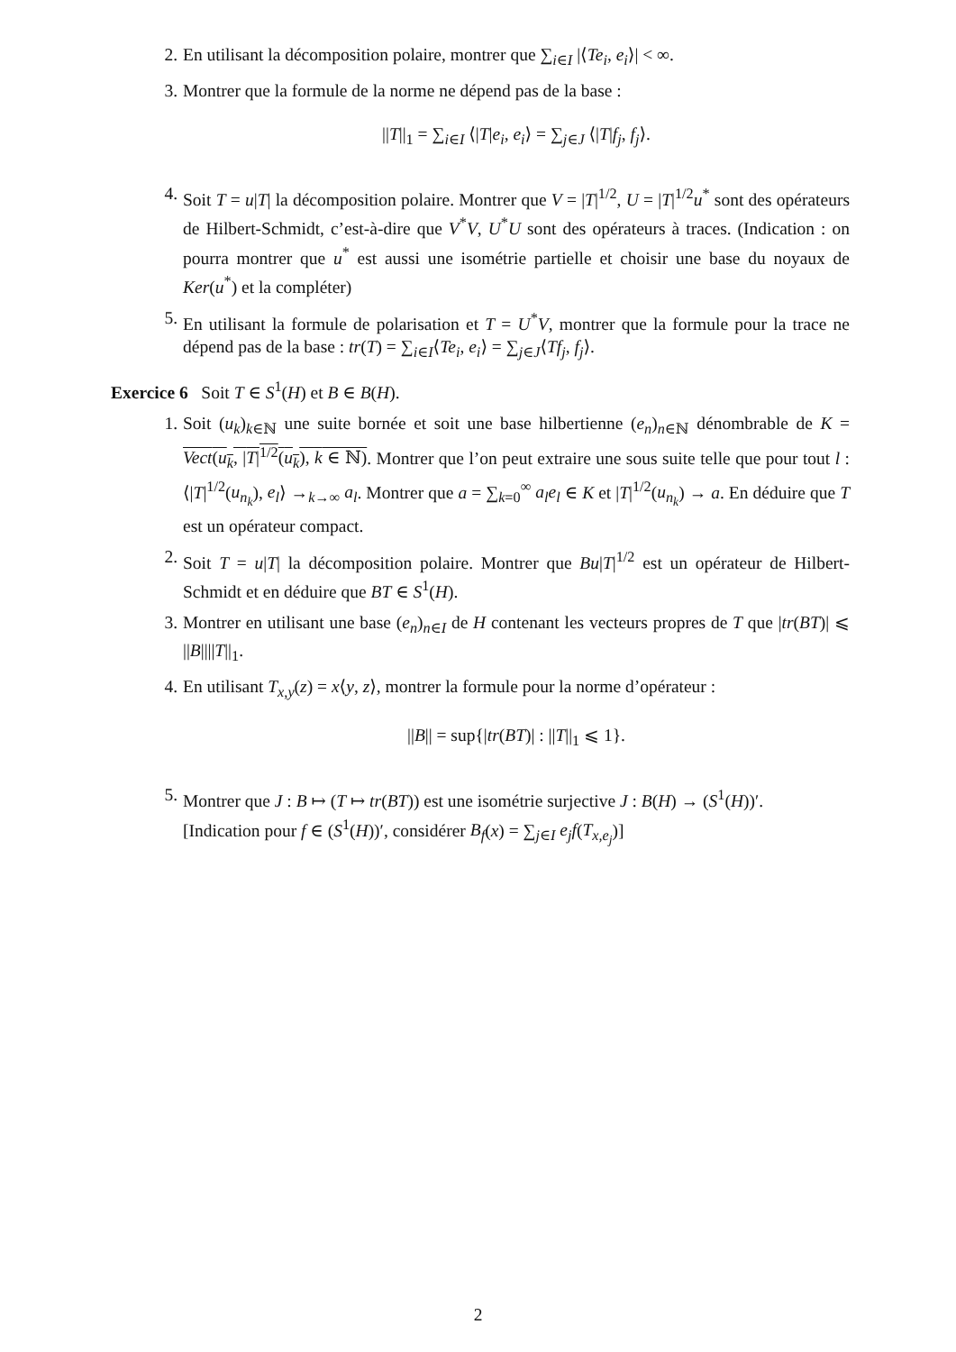2. En utilisant la décomposition polaire, montrer que ∑<sub>i∈I</sub> |⟨Te<sub>i</sub>, e<sub>i</sub>⟩| < ∞.
3. Montrer que la formule de la norme ne dépend pas de la base :
||T||<sub>1</sub> = ∑<sub>i∈I</sub> ⟨|T|e<sub>i</sub>, e<sub>i</sub>⟩ = ∑<sub>j∈J</sub> ⟨|T|f<sub>j</sub>, f<sub>j</sub>⟩.
4. Soit T = u|T| la décomposition polaire. Montrer que V = |T|<sup>1/2</sup>, U = |T|<sup>1/2</sup>u<sup>*</sup> sont des opérateurs de Hilbert-Schmidt, c’est-à-dire que V<sup>*</sup>V, U<sup>*</sup>U sont des opérateurs à traces. (Indication : on pourra montrer que u<sup>*</sup> est aussi une isométrie partielle et choisir une base du noyaux de Ker(u<sup>*</sup>) et la compléter)
5. En utilisant la formule de polarisation et T = U<sup>*</sup>V, montrer que la formule pour la trace ne dépend pas de la base : tr(T) = ∑<sub>i∈I</sub>⟨Te<sub>i</sub>, e<sub>i</sub>⟩ = ∑<sub>j∈J</sub>⟨Tf<sub>j</sub>, f<sub>j</sub>⟩.
Exercice 6 Soit T ∈ S<sup>1</sup>(H) et B ∈ B(H).
1. Soit (u<sub>k</sub>)<sub>k∈ℕ</sub> une suite bornée et soit une base hilbertienne (e<sub>n</sub>)<sub>n∈ℕ</sub> dénombrable de K = Vect(u<sub>k</sub>, |T|<sup>1/2</sup>(u<sub>k</sub>), k ∈ ℕ). Montrer que l’on peut extraire une sous suite telle que pour tout l : ⟨|T|<sup>1/2</sup>(u<sub>n<sub>k</sub></sub>), e<sub>l</sub>⟩ →<sub>k→∞</sub> a<sub>l</sub>. Montrer que a = ∑<sub>k=0</sub><sup>∞</sup> a<sub>l</sub>e<sub>l</sub> ∈ K et |T|<sup>1/2</sup>(u<sub>n<sub>k</sub></sub>) → a. En déduire que T est un opérateur compact.
2. Soit T = u|T| la décomposition polaire. Montrer que Bu|T|<sup>1/2</sup> est un opérateur de Hilbert-Schmidt et en déduire que BT ∈ S<sup>1</sup>(H).
3. Montrer en utilisant une base (e<sub>n</sub>)<sub>n∈I</sub> de H contenant les vecteurs propres de T que |tr(BT)| ⩽ ||B||||T||<sub>1</sub>.
4. En utilisant T<sub>x,y</sub>(z) = x⟨y, z⟩, montrer la formule pour la norme d’opérateur :
||B|| = sup{|tr(BT)| : ||T||<sub>1</sub> ⩽ 1}.
5. Montrer que J : B ↦ (T ↦ tr(BT)) est une isométrie surjective J : B(H) → (S<sup>1</sup>(H))′.
[Indication pour f ∈ (S<sup>1</sup>(H))′, considérer B<sub>f</sub>(x) = ∑<sub>j∈I</sub> e<sub>j</sub>f(T<sub>x,e<sub>j</sub></sub>)]
2